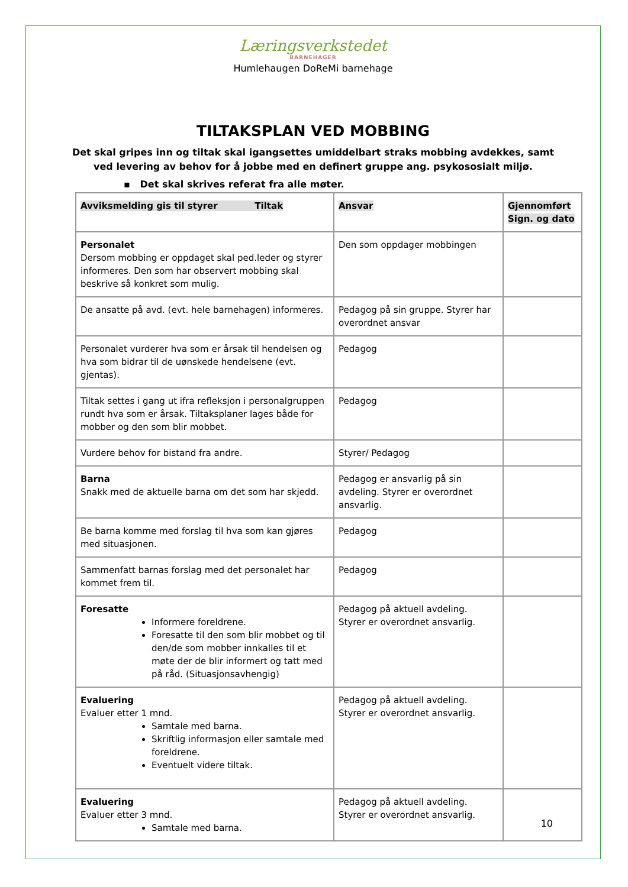Læringsverkstedet
BARNEHAGER
Humlehaugen DoReMi barnehage
TILTAKSPLAN VED MOBBING
Det skal gripes inn og tiltak skal igangsettes umiddelbart straks mobbing avdekkes, samt ved levering av behov for å jobbe med en definert gruppe ang. psykososialt miljø.
▪ Det skal skrives referat fra alle møter.
| Avviksmelding gis til styrer Tiltak | Ansvar | Gjennomført Sign. og dato |
| --- | --- | --- |
| Personalet Dersom mobbing er oppdaget skal ped.leder og styrer informeres. Den som har observert mobbing skal beskrive så konkret som mulig. | Den som oppdager mobbingen | |
| De ansatte på avd. (evt. hele barnehagen) informeres. | Pedagog på sin gruppe. Styrer har overordnet ansvar | |
| Personalet vurderer hva som er årsak til hendelsen og hva som bidrar til de uønskede hendelsene (evt. gjentas). | Pedagog | |
| Tiltak settes i gang ut ifra refleksjon i personalgruppen rundt hva som er årsak. Tiltaksplaner lages både for mobber og den som blir mobbet. | Pedagog | |
| Vurdere behov for bistand fra andre. | Styrer/ Pedagog | |
| Barna Snakk med de aktuelle barna om det som har skjedd. | Pedagog er ansvarlig på sin avdeling. Styrer er overordnet ansvarlig. | |
| Be barna komme med forslag til hva som kan gjøres med situasjonen. | Pedagog | |
| Sammenfatt barnas forslag med det personalet har kommet frem til. | Pedagog | |
| Foresatte Informere foreldrene. Foresatte til den som blir mobbet og til den/de som mobber innkalles til et møte der de blir informert og tatt med på råd. (Situasjonsavhengig) | Pedagog på aktuell avdeling. Styrer er overordnet ansvarlig. | |
| Evaluering Evaluer etter 1 mnd. Samtale med barna. Skriftlig informasjon eller samtale med foreldrene. Eventuelt videre tiltak. | Pedagog på aktuell avdeling. Styrer er overordnet ansvarlig. | |
| Evaluering Evaluer etter 3 mnd. Samtale med barna. | Pedagog på aktuell avdeling. Styrer er overordnet ansvarlig. | |
10